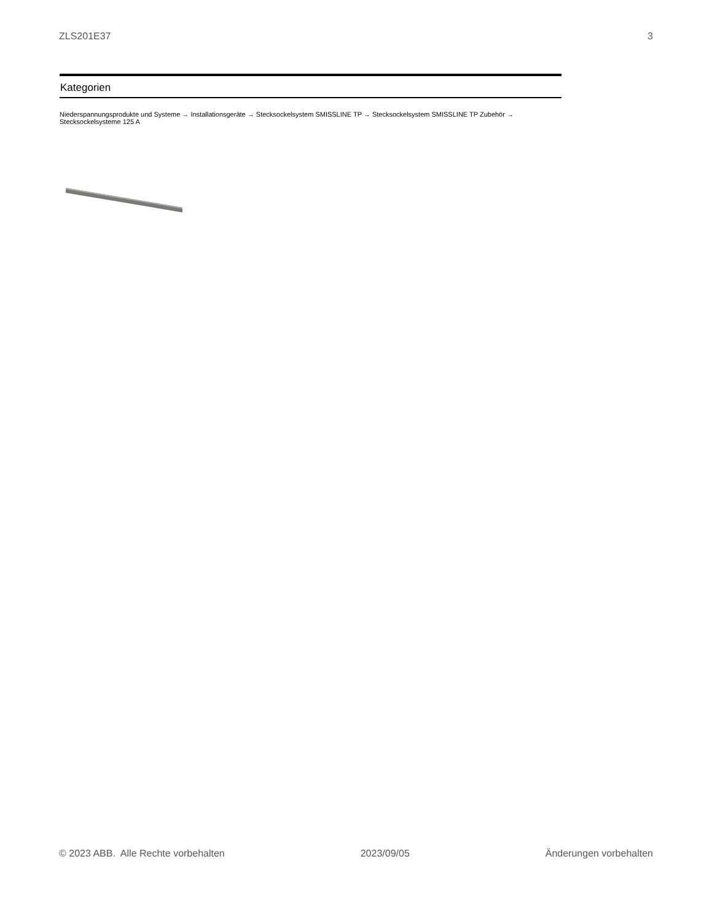ZLS201E37 3
Kategorien
Niederspannungsprodukte und Systeme → Installationsgeräte → Stecksockelsystem SMISSLINE TP → Stecksockelsystem SMISSLINE TP Zubehör → Stecksockelsysteme 125 A
© 2023 ABB. Alle Rechte vorbehalten 2023/09/05 Änderungen vorbehalten